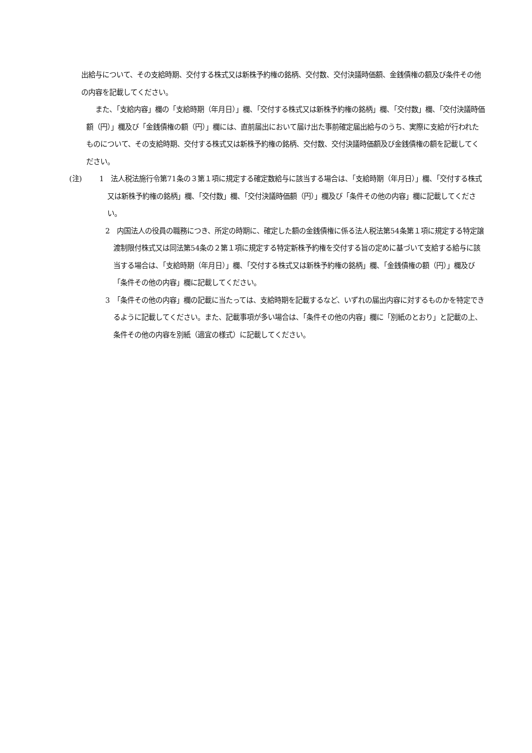出給与について、その支給時期、交付する株式又は新株予約権の銘柄、交付数、交付決議時価額、金銭債権の額及び条件その他の内容を記載してください。
また、「支給内容」欄の「支給時期（年月日）」欄、「交付する株式又は新株予約権の銘柄」欄、「交付数」欄、「交付決議時価額（円）」欄及び「金銭債権の額（円）」欄には、直前届出において届け出た事前確定届出給与のうち、実際に支給が行われたものについて、その支給時期、交付する株式又は新株予約権の銘柄、交付数、交付決議時価額及び金銭債権の額を記載してください。
(注) 1　法人税法施行令第71条の３第１項に規定する確定数給与に該当する場合は、「支給時期（年月日）」欄、「交付する株式又は新株予約権の銘柄」欄、「交付数」欄、「交付決議時価額（円）」欄及び「条件その他の内容」欄に記載してください。
2　内国法人の役員の職務につき、所定の時期に、確定した額の金銭債権に係る法人税法第54条第１項に規定する特定譲渡制限付株式又は同法第54条の２第１項に規定する特定新株予約権を交付する旨の定めに基づいて支給する給与に該当する場合は、「支給時期（年月日）」欄、「交付する株式又は新株予約権の銘柄」欄、「金銭債権の額（円）」欄及び「条件その他の内容」欄に記載してください。
3　「条件その他の内容」欄の記載に当たっては、支給時期を記載するなど、いずれの届出内容に対するものかを特定できるように記載してください。また、記載事項が多い場合は、「条件その他の内容」欄に「別紙のとおり」と記載の上、条件その他の内容を別紙（適宜の様式）に記載してください。